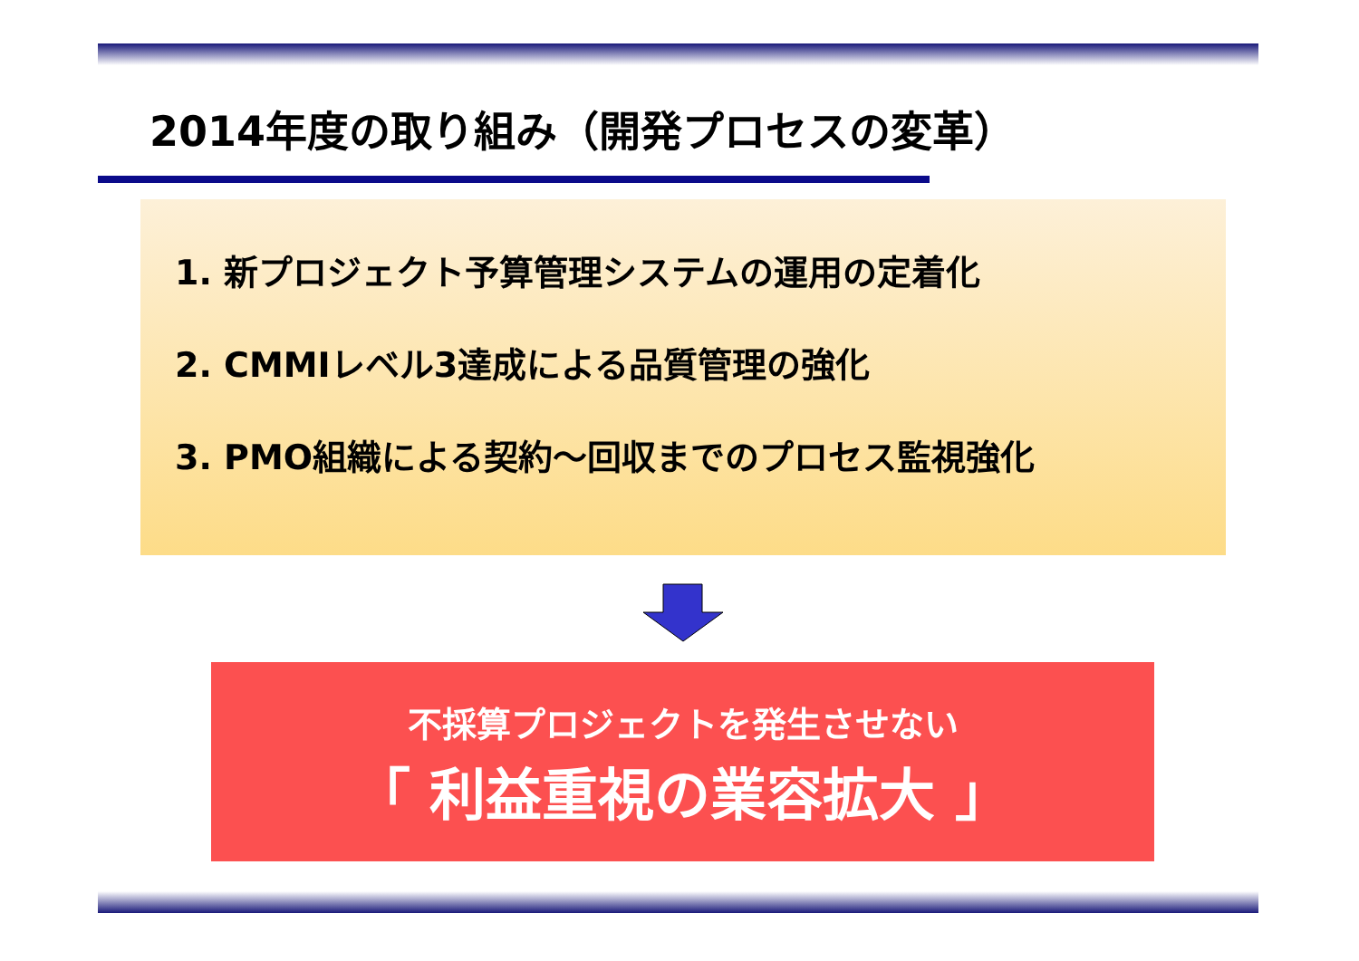2014年度の取り組み（開発プロセスの変革）
1. 新プロジェクト予算管理システムの運用の定着化
2. CMMIレベル3達成による品質管理の強化
3. PMO組織による契約～回収までのプロセス監視強化
不採算プロジェクトを発生させない
「 利益重視の業容拡大 」